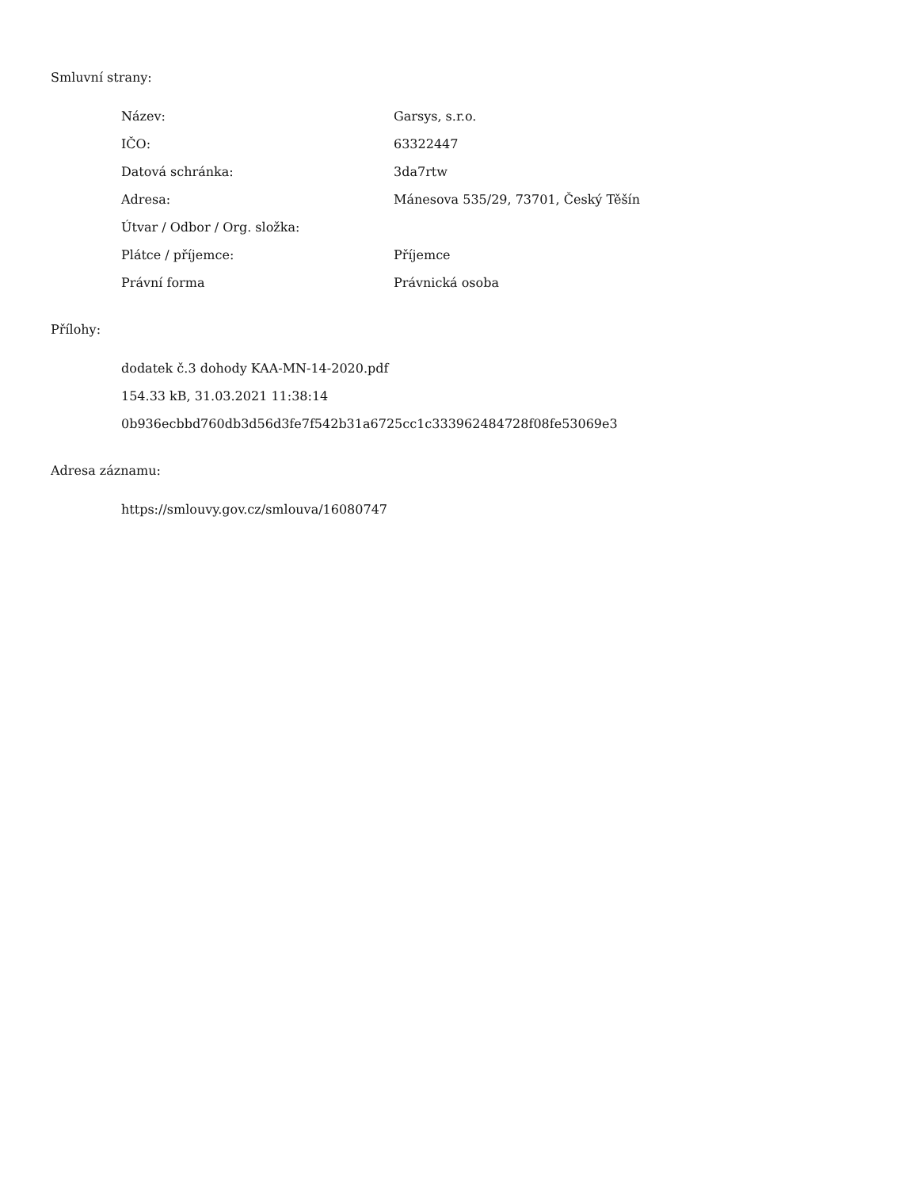Smluvní strany:
| Název: | Garsys, s.r.o. |
| IČO: | 63322447 |
| Datová schránka: | 3da7rtw |
| Adresa: | Mánesova 535/29, 73701, Český Těšín |
| Útvar / Odbor / Org. složka: | |
| Plátce / příjemce: | Příjemce |
| Právní forma | Právnická osoba |
Přílohy:
dodatek č.3 dohody KAA-MN-14-2020.pdf
154.33 kB, 31.03.2021 11:38:14
0b936ecbbd760db3d56d3fe7f542b31a6725cc1c333962484728f08fe53069e3
Adresa záznamu:
https://smlouvy.gov.cz/smlouva/16080747